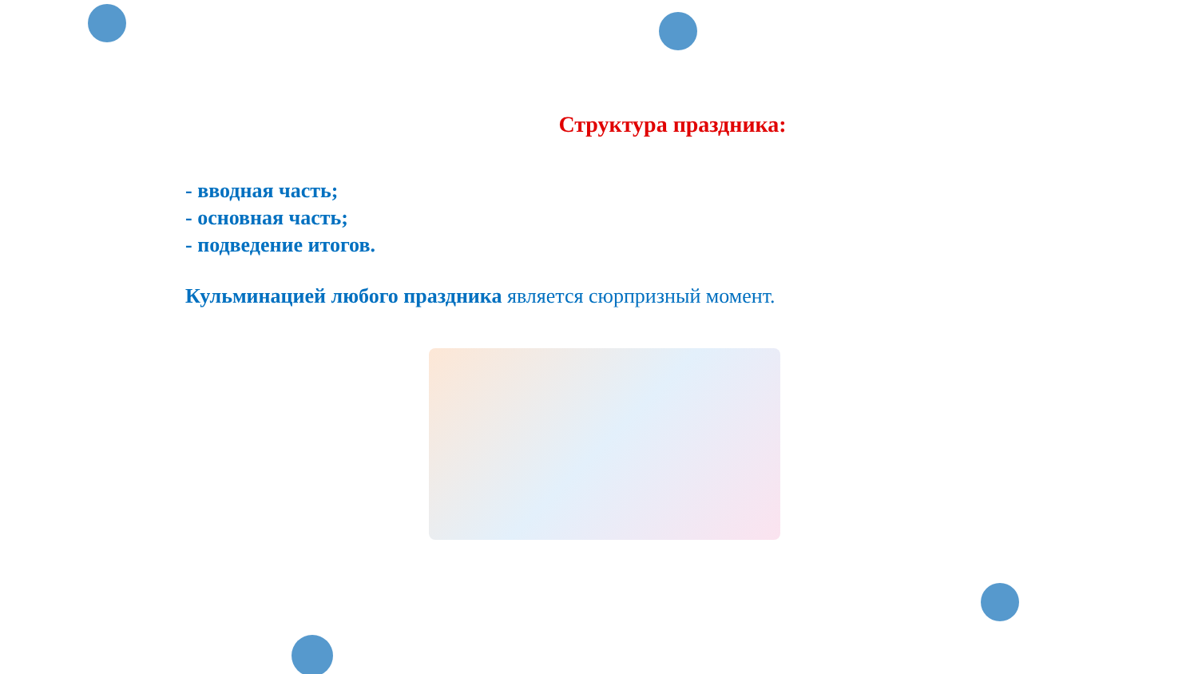Структура праздника:
- вводная часть;
- основная часть;
- подведение итогов.
Кульминацией любого праздника является сюрпризный момент.